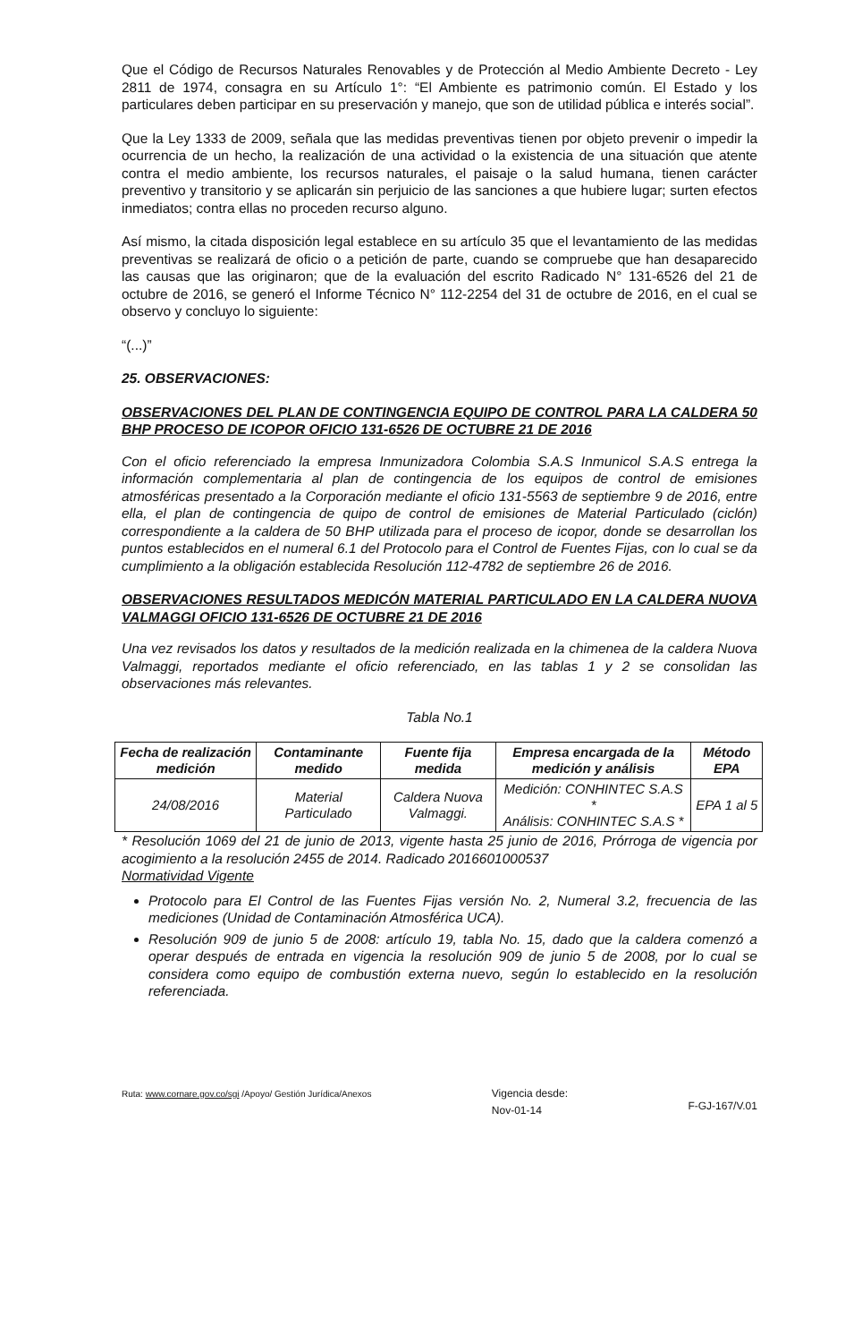Que el Código de Recursos Naturales Renovables y de Protección al Medio Ambiente Decreto - Ley 2811 de 1974, consagra en su Artículo 1°: “El Ambiente es patrimonio común. El Estado y los particulares deben participar en su preservación y manejo, que son de utilidad pública e interés social”.
Que la Ley 1333 de 2009, señala que las medidas preventivas tienen por objeto prevenir o impedir la ocurrencia de un hecho, la realización de una actividad o la existencia de una situación que atente contra el medio ambiente, los recursos naturales, el paisaje o la salud humana, tienen carácter preventivo y transitorio y se aplicarán sin perjuicio de las sanciones a que hubiere lugar; surten efectos inmediatos; contra ellas no proceden recurso alguno.
Así mismo, la citada disposición legal establece en su artículo 35 que el levantamiento de las medidas preventivas se realizará de oficio o a petición de parte, cuando se compruebe que han desaparecido las causas que las originaron; que de la evaluación del escrito Radicado N° 131-6526 del 21 de octubre de 2016, se generó el Informe Técnico N° 112-2254 del 31 de octubre de 2016, en el cual se observo y concluyo lo siguiente:
“(...)”
25. OBSERVACIONES:
OBSERVACIONES DEL PLAN DE CONTINGENCIA EQUIPO DE CONTROL PARA LA CALDERA 50 BHP PROCESO DE ICOPOR OFICIO 131-6526 DE OCTUBRE 21 DE 2016
Con el oficio referenciado la empresa Inmunizadora Colombia S.A.S Inmunicol S.A.S entrega la información complementaria al plan de contingencia de los equipos de control de emisiones atmosféricas presentado a la Corporación mediante el oficio 131-5563 de septiembre 9 de 2016, entre ella, el plan de contingencia de quipo de control de emisiones de Material Particulado (ciclón) correspondiente a la caldera de 50 BHP utilizada para el proceso de icopor, donde se desarrollan los puntos establecidos en el numeral 6.1 del Protocolo para el Control de Fuentes Fijas, con lo cual se da cumplimiento a la obligación establecida Resolución 112-4782 de septiembre 26 de 2016.
OBSERVACIONES RESULTADOS MEDICÓN MATERIAL PARTICULADO EN LA CALDERA NUOVA VALMAGGI OFICIO 131-6526 DE OCTUBRE 21 DE 2016
Una vez revisados los datos y resultados de la medición realizada en la chimenea de la caldera Nuova Valmaggi, reportados mediante el oficio referenciado, en las tablas 1 y 2 se consolidan las observaciones más relevantes.
Tabla No.1
| Fecha de realización medición | Contaminante medido | Fuente fija medida | Empresa encargada de la medición y análisis | Método EPA |
| --- | --- | --- | --- | --- |
| 24/08/2016 | Material Particulado | Caldera Nuova Valmaggi. | Medición: CONHINTEC S.A.S * Análisis: CONHINTEC S.A.S * | EPA 1 al 5 |
* Resolución 1069 del 21 de junio de 2013, vigente hasta 25 junio de 2016, Prórroga de vigencia por acogimiento a la resolución 2455 de 2014. Radicado 2016601000537
Normatividad Vigente
Protocolo para El Control de las Fuentes Fijas versión No. 2, Numeral 3.2, frecuencia de las mediciones (Unidad de Contaminación Atmosférica UCA).
Resolución 909 de junio 5 de 2008: artículo 19, tabla No. 15, dado que la caldera comenzó a operar después de entrada en vigencia la resolución 909 de junio 5 de 2008, por lo cual se considera como equipo de combustión externa nuevo, según lo establecido en la resolución referenciada.
Ruta: www.cornare.gov.co/sgi /Apoyo/ Gestión Jurídica/Anexos
Vigencia desde:
Nov-01-14
F-GJ-167/V.01